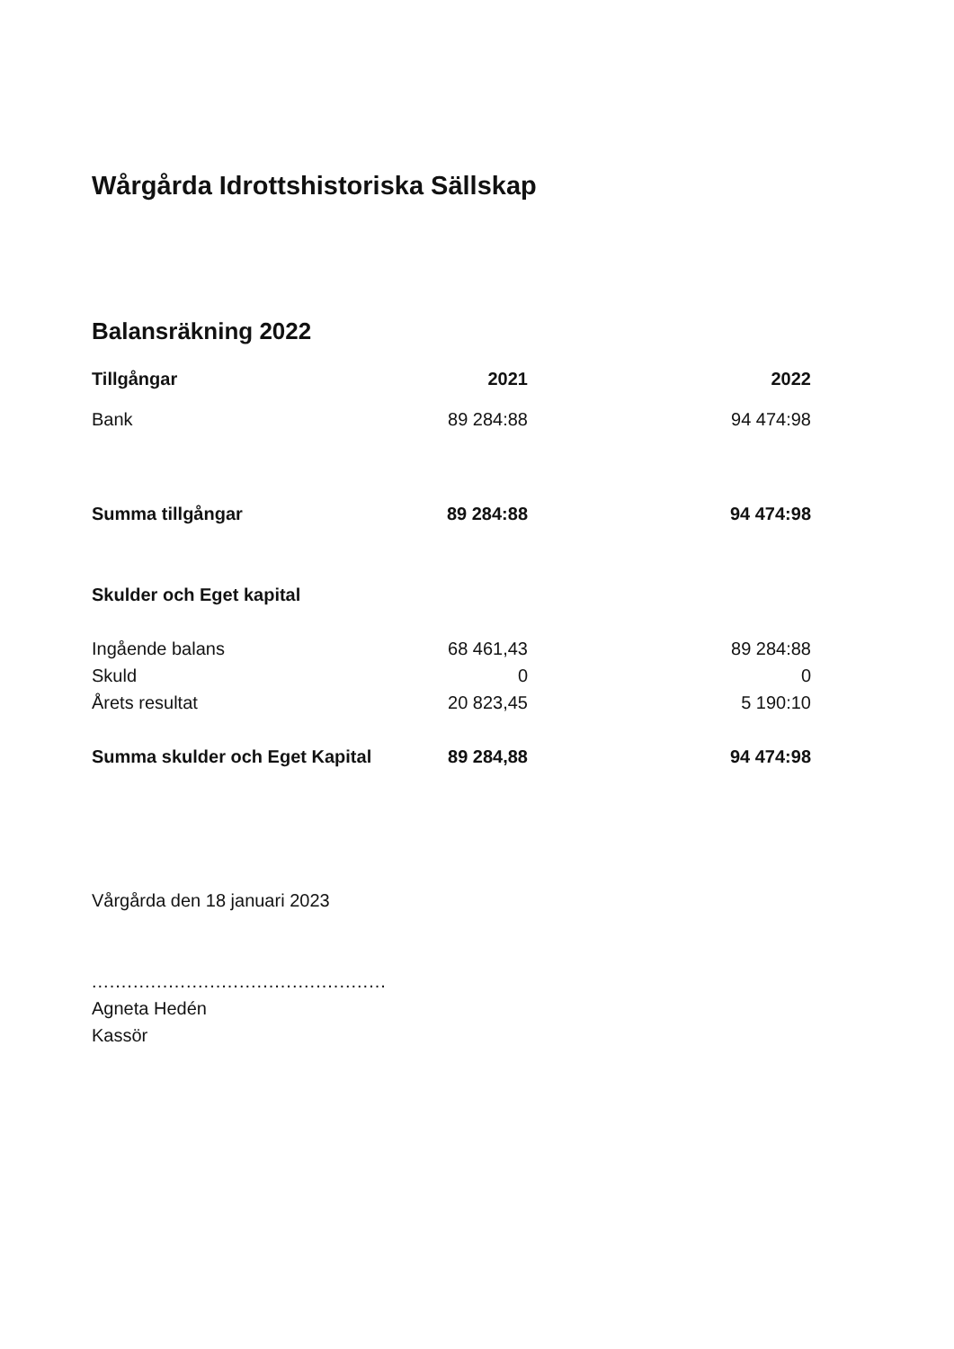Wårgårda Idrottshistoriska Sällskap
Balansräkning 2022
| Tillgångar | 2021 | 2022 |
| --- | --- | --- |
| Bank | 89 284:88 | 94 474:98 |
| Summa tillgångar | 89 284:88 | 94 474:98 |
| Skulder och Eget kapital | | |
| Ingående balans | 68 461,43 | 89 284:88 |
| Skuld | 0 | 0 |
| Årets resultat | 20 823,45 | 5 190:10 |
| Summa skulder och Eget Kapital | 89 284,88 | 94 474:98 |
Vårgårda den 18 januari 2023
..................................................
Agneta Hedén
Kassör